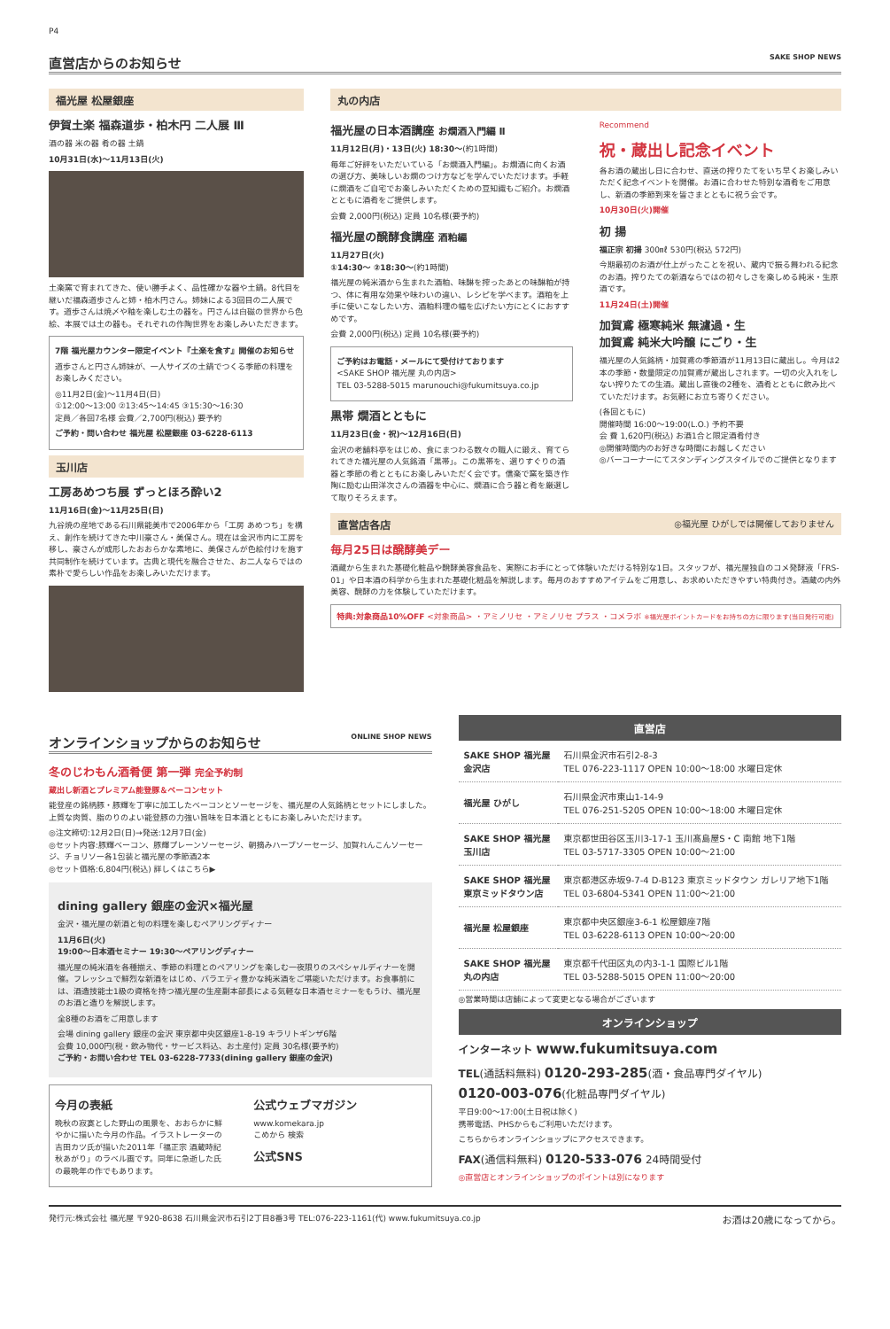P4
直営店からのお知らせ SAKE SHOP NEWS
福光屋 松屋銀座
伊賀土楽 福森道歩・柏木円 二人展 Ⅲ
酒の器 米の器 肴の器 土鍋
10月31日(水)～11月13日(火)
土楽窯で育まれてきた、使い勝手よく、品性確かな器や土鍋。8代目を継いだ福森道歩さんと姉・柏木円さん。姉妹による3回目の二人展です。道歩さんは焼〆や釉を楽しむ土の器を。円さんは白磁の世界から色絵、本展では土の器も。それぞれの作陶世界をお楽しみいただきます。
7階 福光屋カウンター限定イベント『土楽を食す』開催のお知らせ
道歩さんと円さん姉妹が、一人サイズの土鍋でつくる季節の料理をお楽しみください。
◎11月2日(金)～11月4日(日)
①12:00～13:00 ②13:45～14:45 ③15:30～16:30
定員／各回7名様 会費／2,700円(税込) 要予約
ご予約・問い合わせ 福光屋 松屋銀座 03-6228-6113
玉川店
工房あめつち展 ずっとほろ酔い2
11月16日(金)～11月25日(日)
九谷焼の産地である石川県能美市で2006年から「工房 あめつち」を構え、創作を続けてきた中川豪さん・美保さん。現在は金沢市内に工房を移し、豪さんが成形したおおらかな素地に、美保さんが色絵付けを施す共同制作を続けています。古典と現代を融合させた、お二人ならではの素朴で愛らしい作品をお楽しみいただけます。
丸の内店
福光屋の日本酒講座 お燗酒入門編 Ⅱ
11月12日(月)・13日(火) 18:30～(約1時間)
毎年ご好評をいただいている「お燗酒入門編」。お燗酒に向くお酒の選び方、美味しいお燗のつけ方などを学んでいただけます。手軽に燗酒をご自宅でお楽しみいただくための豆知識もご紹介。お燗酒とともに酒肴をご提供します。
会費 2,000円(税込) 定員 10名様(要予約)
福光屋の醗酵食講座 酒粕編
11月27日(火)
①14:30～ ②18:30～(約1時間)
福光屋の純米酒から生まれた酒粕、味醂を搾ったあとの味醂粕が持つ、体に有用な効果や味わいの違い、レシピを学べます。酒粕を上手に使いこなしたい方、酒粕料理の幅を広げたい方にとくにおすすめです。
会費 2,000円(税込) 定員 10名様(要予約)
ご予約はお電話・メールにて受付けております
<SAKE SHOP 福光屋 丸の内店>
TEL 03-5288-5015 marunouchi@fukumitsuya.co.jp
黒帯 燗酒とともに
11月23日(金・祝)～12月16日(日)
金沢の老舗料亭をはじめ、食にまつわる数々の職人に鍛え、育てられてきた福光屋の人気銘酒「黒帯」。この黒帯を、選りすぐりの酒器と季節の肴とともにお楽しみいただく会です。信楽で窯を築き作陶に励む山田洋次さんの酒器を中心に、燗酒に合う器と肴を厳選して取りそろえます。
Recommend
祝・蔵出し記念イベント
各お酒の蔵出し日に合わせ、直送の搾りたてをいち早くお楽しみいただく記念イベントを開催。お酒に合わせた特別な酒肴をご用意し、新酒の季節到来を皆さまとともに祝う会です。
10月30日(火)開催
初 揚
福正宗 初揚 300㎖ 530円(税込 572円)
今期最初のお酒が仕上がったことを祝い、蔵内で振る舞われる記念のお酒。搾りたての新酒ならではの初々しさを楽しめる純米・生原酒です。
11月24日(土)開催
加賀鳶 極寒純米 無濾過・生
加賀鳶 純米大吟醸 にごり・生
福光屋の人気銘柄・加賀鳶の季節酒が11月13日に蔵出し。今月は2本の季節・数量限定の加賀鳶が蔵出しされます。一切の火入れをしない搾りたての生酒。蔵出し直後の2種を、酒肴とともに飲み比べていただけます。お気軽にお立ち寄りください。
(各回ともに)
開催時間 16:00～19:00(L.O.) 予約不要
会 費 1,620円(税込) お酒1合と限定酒肴付き
◎開催時間内のお好きな時間にお越しください
◎バーコーナーにてスタンディングスタイルでのご提供となります
直営店各店 ◎福光屋 ひがしでは開催しておりません
毎月25日は醗酵美デー
酒蔵から生まれた基礎化粧品や醗酵美容食品を、実際にお手にとって体験いただける特別な1日。スタッフが、福光屋独自のコメ発酵液「FRS-01」や日本酒の科学から生まれた基礎化粧品を解説します。毎月のおすすめアイテムをご用意し、お求めいただきやすい特典付き。酒蔵の内外美容、醗酵の力を体験していただけます。
特典:対象商品10%OFF <対象商品> ・アミノリセ ・アミノリセ プラス ・コメラボ ※福光屋ポイントカードをお持ちの方に限ります(当日発行可能)
オンラインショップからのお知らせ ONLINE SHOP NEWS
冬のじわもん酒肴便 第一弾 完全予約制
蔵出し新酒とプレミアム能登豚＆ベーコンセット
能登産の銘柄豚・豚輝を丁寧に加工したベーコンとソーセージを、福光屋の人気銘柄とセットにしました。上質な肉質、脂のりのよい能登豚の力強い旨味を日本酒とともにお楽しみいただけます。
◎注文締切:12月2日(日)→発送:12月7日(金)
◎セット内容:豚輝ベーコン、豚輝プレーンソーセージ、朝摘みハーブソーセージ、加賀れんこんソーセージ、チョリソー各1包装と福光屋の季節酒2本
◎セット価格:6,804円(税込) 詳しくはこちら▶
dining gallery 銀座の金沢×福光屋
金沢・福光屋の新酒と旬の料理を楽しむペアリングディナー
11月6日(火)
19:00～日本酒セミナー 19:30～ペアリングディナー
福光屋の純米酒を各種揃え、季節の料理とのペアリングを楽しむ一夜限りのスペシャルディナーを開催。フレッシュで鮮烈な新酒をはじめ、バラエティ豊かな純米酒をご堪能いただけます。お食事前には、酒造技能士1級の資格を持つ福光屋の生産副本部長による気軽な日本酒セミナーをもうけ、福光屋のお酒と造りを解説します。
全8種のお酒をご用意します
会場 dining gallery 銀座の金沢 東京都中央区銀座1-8-19 キラリトギンザ6階
会費 10,000円(税・飲み物代・サービス料込、お土産付) 定員 30名様(要予約)
ご予約・お問い合わせ TEL 03-6228-7733(dining gallery 銀座の金沢)
今月の表紙
晩秋の寂寞とした野山の風景を、おおらかに鮮やかに描いた今月の作品。イラストレーターの吉田カツ氏が描いた2011年「福正宗 酒蔵時記 秋あがり」のラベル画です。同年に急逝した氏の最晩年の作でもあります。
公式ウェブマガジン
www.komekara.jp
こめから 検索
公式SNS
直営店
| SAKE SHOP 福光屋 金沢店 | 石川県金沢市石引2-8-3 TEL 076-223-1117 OPEN 10:00～18:00 水曜日定休 |
| 福光屋 ひがし | 石川県金沢市東山1-14-9 TEL 076-251-5205 OPEN 10:00～18:00 木曜日定休 |
| SAKE SHOP 福光屋 玉川店 | 東京都世田谷区玉川3-17-1 玉川髙島屋S・C 南館 地下1階 TEL 03-5717-3305 OPEN 10:00～21:00 |
| SAKE SHOP 福光屋 東京ミッドタウン店 | 東京都港区赤坂9-7-4 D-B123 東京ミッドタウン ガレリア地下1階 TEL 03-6804-5341 OPEN 11:00～21:00 |
| 福光屋 松屋銀座 | 東京都中央区銀座3-6-1 松屋銀座7階 TEL 03-6228-6113 OPEN 10:00～20:00 |
| SAKE SHOP 福光屋 丸の内店 | 東京都千代田区丸の内3-1-1 国際ビル1階 TEL 03-5288-5015 OPEN 11:00～20:00 |
◎営業時間は店舗によって変更となる場合がございます
オンラインショップ
インターネット www.fukumitsuya.com
TEL(通話料無料) 0120-293-285(酒・食品専門ダイヤル)
0120-003-076(化粧品専門ダイヤル)
平日9:00～17:00(土日祝は除く)
携帯電話、PHSからもご利用いただけます。
こちらからオンラインショップにアクセスできます。
FAX(通信料無料) 0120-533-076 24時間受付
◎直営店とオンラインショップのポイントは別になります
発行元:株式会社 福光屋 〒920-8638 石川県金沢市石引2丁目8番3号 TEL:076-223-1161(代) www.fukumitsuya.co.jp お酒は20歳になってから。